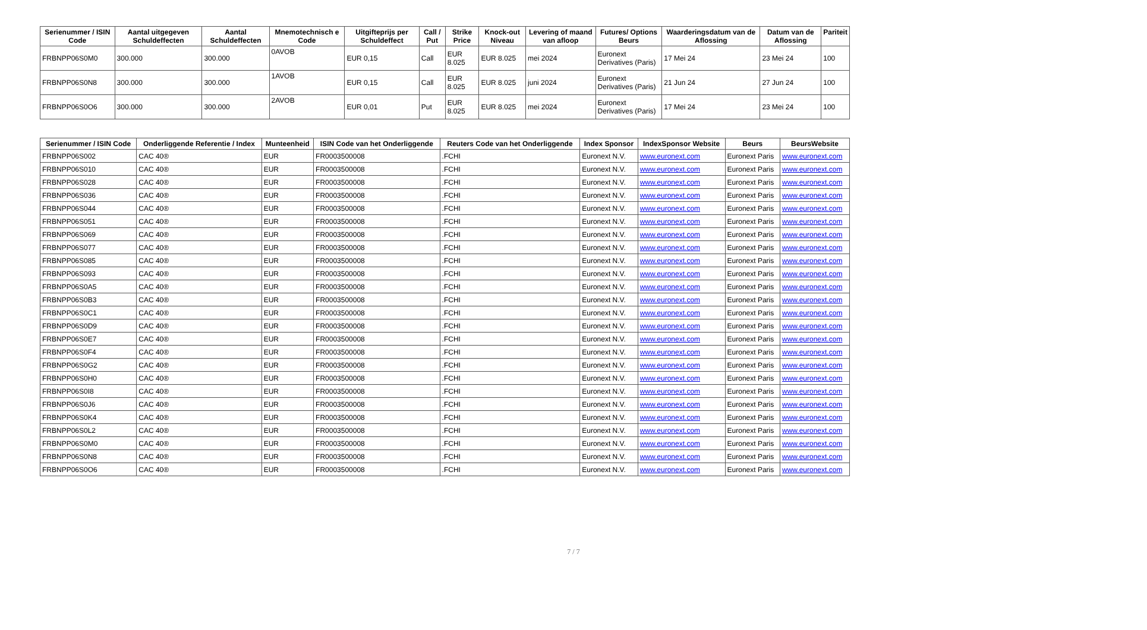| Serienummer / ISIN Code | Aantal uitgegeven Schuldeffecten | Aantal Schuldeffecten | Mnemotechnisch e Code | Uitgifteprijs per Schuldeffect | Call / Put | Strike Price | Knock-out Niveau | Levering of maand van afloop | Futures/ Options Beurs | Waarderingsdatum van de Aflossing | Datum van de Aflossing | Pariteit |
| --- | --- | --- | --- | --- | --- | --- | --- | --- | --- | --- | --- | --- |
| FRBNPP06S0M0 | 300.000 | 300.000 | 0AVOB | EUR 0,15 | Call | EUR 8.025 | EUR 8.025 | mei 2024 | Euronext Derivatives (Paris) | 17 Mei 24 | 23 Mei 24 | 100 |
| FRBNPP06S0N8 | 300.000 | 300.000 | 1AVOB | EUR 0,15 | Call | EUR 8.025 | EUR 8.025 | juni 2024 | Euronext Derivatives (Paris) | 21 Jun 24 | 27 Jun 24 | 100 |
| FRBNPP06S0O6 | 300.000 | 300.000 | 2AVOB | EUR 0,01 | Put | EUR 8.025 | EUR 8.025 | mei 2024 | Euronext Derivatives (Paris) | 17 Mei 24 | 23 Mei 24 | 100 |
| Serienummer / ISIN Code | Onderliggende Referentie / Index | Munteenheid | ISIN Code van het Onderliggende | Reuters Code van het Onderliggende | Index Sponsor | IndexSponsor Website | Beurs | BeursWebsite |
| --- | --- | --- | --- | --- | --- | --- | --- | --- |
| FRBNPP06S002 | CAC 40® | EUR | FR0003500008 | .FCHI | Euronext N.V. | www.euronext.com | Euronext Paris | www.euronext.com |
| FRBNPP06S010 | CAC 40® | EUR | FR0003500008 | .FCHI | Euronext N.V. | www.euronext.com | Euronext Paris | www.euronext.com |
| FRBNPP06S028 | CAC 40® | EUR | FR0003500008 | .FCHI | Euronext N.V. | www.euronext.com | Euronext Paris | www.euronext.com |
| FRBNPP06S036 | CAC 40® | EUR | FR0003500008 | .FCHI | Euronext N.V. | www.euronext.com | Euronext Paris | www.euronext.com |
| FRBNPP06S044 | CAC 40® | EUR | FR0003500008 | .FCHI | Euronext N.V. | www.euronext.com | Euronext Paris | www.euronext.com |
| FRBNPP06S051 | CAC 40® | EUR | FR0003500008 | .FCHI | Euronext N.V. | www.euronext.com | Euronext Paris | www.euronext.com |
| FRBNPP06S069 | CAC 40® | EUR | FR0003500008 | .FCHI | Euronext N.V. | www.euronext.com | Euronext Paris | www.euronext.com |
| FRBNPP06S077 | CAC 40® | EUR | FR0003500008 | .FCHI | Euronext N.V. | www.euronext.com | Euronext Paris | www.euronext.com |
| FRBNPP06S085 | CAC 40® | EUR | FR0003500008 | .FCHI | Euronext N.V. | www.euronext.com | Euronext Paris | www.euronext.com |
| FRBNPP06S093 | CAC 40® | EUR | FR0003500008 | .FCHI | Euronext N.V. | www.euronext.com | Euronext Paris | www.euronext.com |
| FRBNPP06S0A5 | CAC 40® | EUR | FR0003500008 | .FCHI | Euronext N.V. | www.euronext.com | Euronext Paris | www.euronext.com |
| FRBNPP06S0B3 | CAC 40® | EUR | FR0003500008 | .FCHI | Euronext N.V. | www.euronext.com | Euronext Paris | www.euronext.com |
| FRBNPP06S0C1 | CAC 40® | EUR | FR0003500008 | .FCHI | Euronext N.V. | www.euronext.com | Euronext Paris | www.euronext.com |
| FRBNPP06S0D9 | CAC 40® | EUR | FR0003500008 | .FCHI | Euronext N.V. | www.euronext.com | Euronext Paris | www.euronext.com |
| FRBNPP06S0E7 | CAC 40® | EUR | FR0003500008 | .FCHI | Euronext N.V. | www.euronext.com | Euronext Paris | www.euronext.com |
| FRBNPP06S0F4 | CAC 40® | EUR | FR0003500008 | .FCHI | Euronext N.V. | www.euronext.com | Euronext Paris | www.euronext.com |
| FRBNPP06S0G2 | CAC 40® | EUR | FR0003500008 | .FCHI | Euronext N.V. | www.euronext.com | Euronext Paris | www.euronext.com |
| FRBNPP06S0H0 | CAC 40® | EUR | FR0003500008 | .FCHI | Euronext N.V. | www.euronext.com | Euronext Paris | www.euronext.com |
| FRBNPP06S0I8 | CAC 40® | EUR | FR0003500008 | .FCHI | Euronext N.V. | www.euronext.com | Euronext Paris | www.euronext.com |
| FRBNPP06S0J6 | CAC 40® | EUR | FR0003500008 | .FCHI | Euronext N.V. | www.euronext.com | Euronext Paris | www.euronext.com |
| FRBNPP06S0K4 | CAC 40® | EUR | FR0003500008 | .FCHI | Euronext N.V. | www.euronext.com | Euronext Paris | www.euronext.com |
| FRBNPP06S0L2 | CAC 40® | EUR | FR0003500008 | .FCHI | Euronext N.V. | www.euronext.com | Euronext Paris | www.euronext.com |
| FRBNPP06S0M0 | CAC 40® | EUR | FR0003500008 | .FCHI | Euronext N.V. | www.euronext.com | Euronext Paris | www.euronext.com |
| FRBNPP06S0N8 | CAC 40® | EUR | FR0003500008 | .FCHI | Euronext N.V. | www.euronext.com | Euronext Paris | www.euronext.com |
| FRBNPP06S0O6 | CAC 40® | EUR | FR0003500008 | .FCHI | Euronext N.V. | www.euronext.com | Euronext Paris | www.euronext.com |
7 / 7